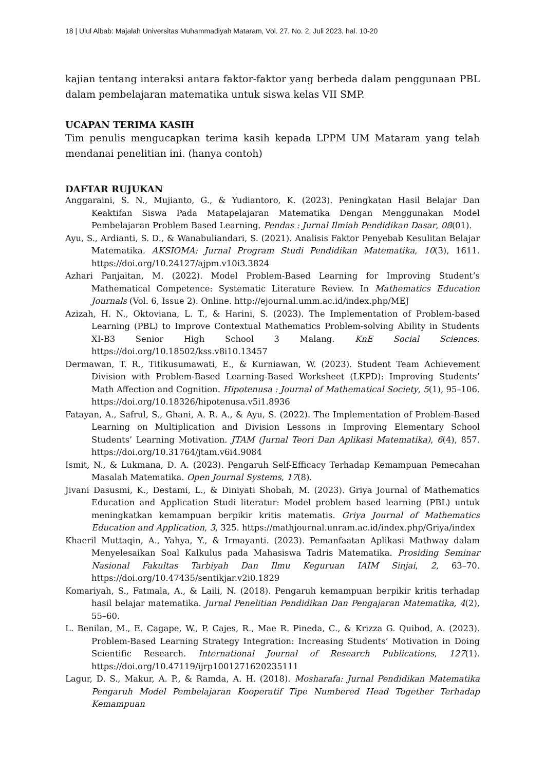18 | Ulul Albab: Majalah Universitas Muhammadiyah Mataram, Vol. 27, No. 2, Juli 2023, hal. 10-20
kajian tentang interaksi antara faktor-faktor yang berbeda dalam penggunaan PBL dalam pembelajaran matematika untuk siswa kelas VII SMP.
UCAPAN TERIMA KASIH
Tim penulis mengucapkan terima kasih kepada LPPM UM Mataram yang telah mendanai penelitian ini. (hanya contoh)
DAFTAR RUJUKAN
Anggaraini, S. N., Mujianto, G., & Yudiantoro, K. (2023). Peningkatan Hasil Belajar Dan Keaktifan Siswa Pada Matapelajaran Matematika Dengan Menggunakan Model Pembelajaran Problem Based Learning. Pendas : Jurnal Ilmiah Pendidikan Dasar, 08(01).
Ayu, S., Ardianti, S. D., & Wanabuliandari, S. (2021). Analisis Faktor Penyebab Kesulitan Belajar Matematika. AKSIOMA: Jurnal Program Studi Pendidikan Matematika, 10(3), 1611. https://doi.org/10.24127/ajpm.v10i3.3824
Azhari Panjaitan, M. (2022). Model Problem-Based Learning for Improving Student’s Mathematical Competence: Systematic Literature Review. In Mathematics Education Journals (Vol. 6, Issue 2). Online. http://ejournal.umm.ac.id/index.php/MEJ
Azizah, H. N., Oktoviana, L. T., & Harini, S. (2023). The Implementation of Problem-based Learning (PBL) to Improve Contextual Mathematics Problem-solving Ability in Students XI-B3 Senior High School 3 Malang. KnE Social Sciences. https://doi.org/10.18502/kss.v8i10.13457
Dermawan, T. R., Titikusumawati, E., & Kurniawan, W. (2023). Student Team Achievement Division with Problem-Based Learning-Based Worksheet (LKPD): Improving Students’ Math Affection and Cognition. Hipotenusa : Journal of Mathematical Society, 5(1), 95–106. https://doi.org/10.18326/hipotenusa.v5i1.8936
Fatayan, A., Safrul, S., Ghani, A. R. A., & Ayu, S. (2022). The Implementation of Problem-Based Learning on Multiplication and Division Lessons in Improving Elementary School Students’ Learning Motivation. JTAM (Jurnal Teori Dan Aplikasi Matematika), 6(4), 857. https://doi.org/10.31764/jtam.v6i4.9084
Ismit, N., & Lukmana, D. A. (2023). Pengaruh Self-Efficacy Terhadap Kemampuan Pemecahan Masalah Matematika. Open Journal Systems, 17(8).
Jivani Dasusmi, K., Destami, L., & Diniyati Shobah, M. (2023). Griya Journal of Mathematics Education and Application Studi literatur: Model problem based learning (PBL) untuk meningkatkan kemampuan berpikir kritis matematis. Griya Journal of Mathematics Education and Application, 3, 325. https://mathjournal.unram.ac.id/index.php/Griya/index
Khaeril Muttaqin, A., Yahya, Y., & Irmayanti. (2023). Pemanfaatan Aplikasi Mathway dalam Menyelesaikan Soal Kalkulus pada Mahasiswa Tadris Matematika. Prosiding Seminar Nasional Fakultas Tarbiyah Dan Ilmu Keguruan IAIM Sinjai, 2, 63–70. https://doi.org/10.47435/sentikjar.v2i0.1829
Komariyah, S., Fatmala, A., & Laili, N. (2018). Pengaruh kemampuan berpikir kritis terhadap hasil belajar matematika. Jurnal Penelitian Pendidikan Dan Pengajaran Matematika, 4(2), 55–60.
L. Benilan, M., E. Cagape, W., P. Cajes, R., Mae R. Pineda, C., & Krizza G. Quibod, A. (2023). Problem-Based Learning Strategy Integration: Increasing Students’ Motivation in Doing Scientific Research. International Journal of Research Publications, 127(1). https://doi.org/10.47119/ijrp1001271620235111
Lagur, D. S., Makur, A. P., & Ramda, A. H. (2018). Mosharafa: Jurnal Pendidikan Matematika Pengaruh Model Pembelajaran Kooperatif Tipe Numbered Head Together Terhadap Kemampuan